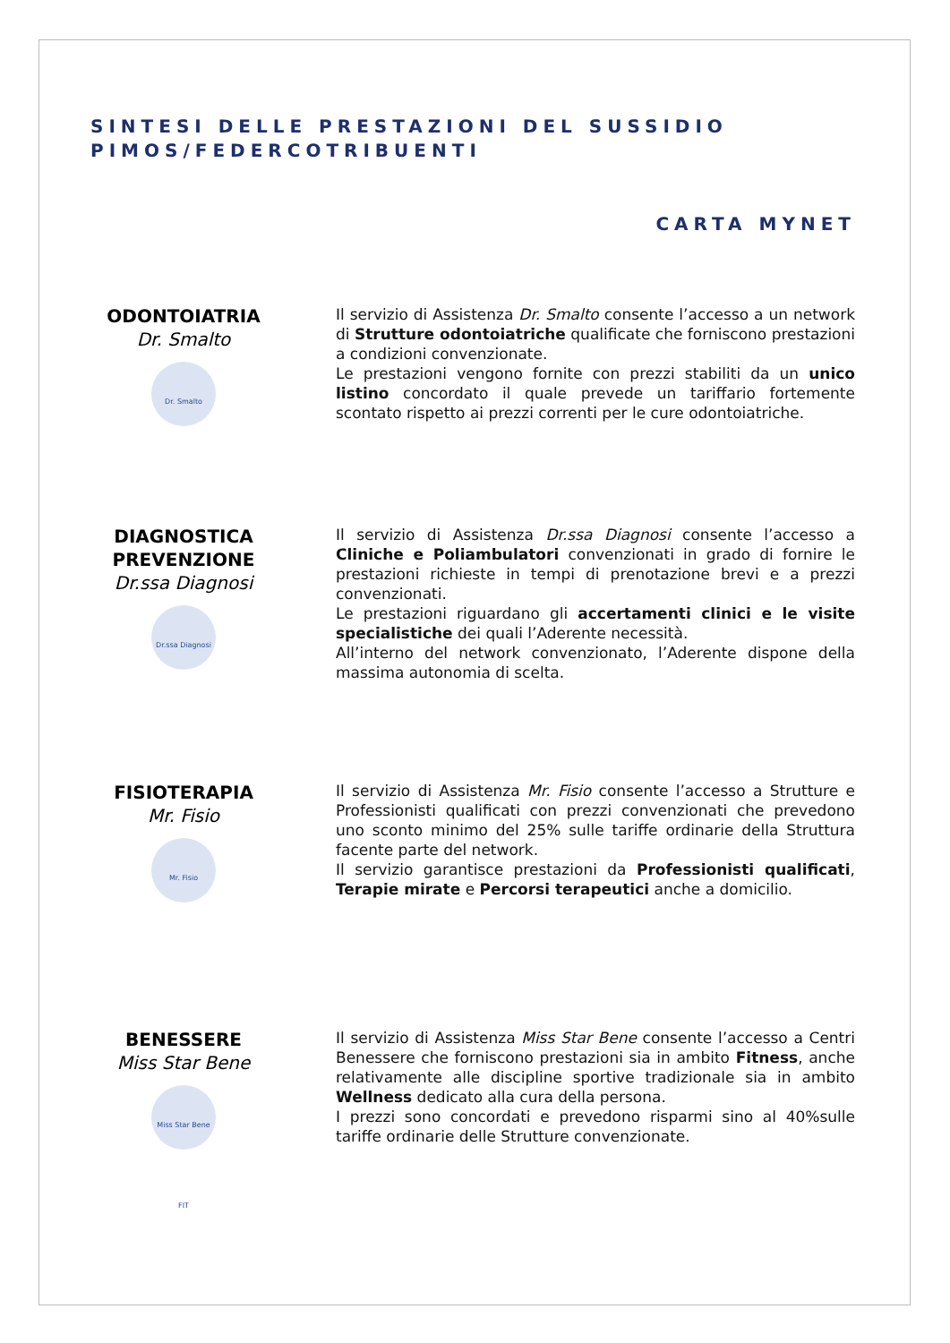SINTESI DELLE PRESTAZIONI DEL SUSSIDIO
PIMOS/FEDERCOTRIBUENTI
CARTA MYNET
ODONTOIATRIA
Dr. Smalto
Dr. Smalto
Il servizio di Assistenza Dr. Smalto consente l’accesso a un network di Strutture odontoiatriche qualificate che forniscono prestazioni a condizioni convenzionate.
Le prestazioni vengono fornite con prezzi stabiliti da un unico listino concordato il quale prevede un tariffario fortemente scontato rispetto ai prezzi correnti per le cure odontoiatriche.
DIAGNOSTICA
PREVENZIONE
Dr.ssa Diagnosi
Dr.ssa Diagnosi
Il servizio di Assistenza Dr.ssa Diagnosi consente l’accesso a Cliniche e Poliambulatori convenzionati in grado di fornire le prestazioni richieste in tempi di prenotazione brevi e a prezzi convenzionati.
Le prestazioni riguardano gli accertamenti clinici e le visite specialistiche dei quali l’Aderente necessità.
All’interno del network convenzionato, l’Aderente dispone della massima autonomia di scelta.
FISIOTERAPIA
Mr. Fisio
Mr. Fisio
Il servizio di Assistenza Mr. Fisio consente l’accesso a Strutture e Professionisti qualificati con prezzi convenzionati che prevedono uno sconto minimo del 25% sulle tariffe ordinarie della Struttura facente parte del network.
Il servizio garantisce prestazioni da Professionisti qualificati, Terapie mirate e Percorsi terapeutici anche a domicilio.
BENESSERE
Miss Star Bene
Miss Star Bene FIT
Il servizio di Assistenza Miss Star Bene consente l’accesso a Centri Benessere che forniscono prestazioni sia in ambito Fitness, anche relativamente alle discipline sportive tradizionale sia in ambito Wellness dedicato alla cura della persona.
I prezzi sono concordati e prevedono risparmi sino al 40%sulle tariffe ordinarie delle Strutture convenzionate.